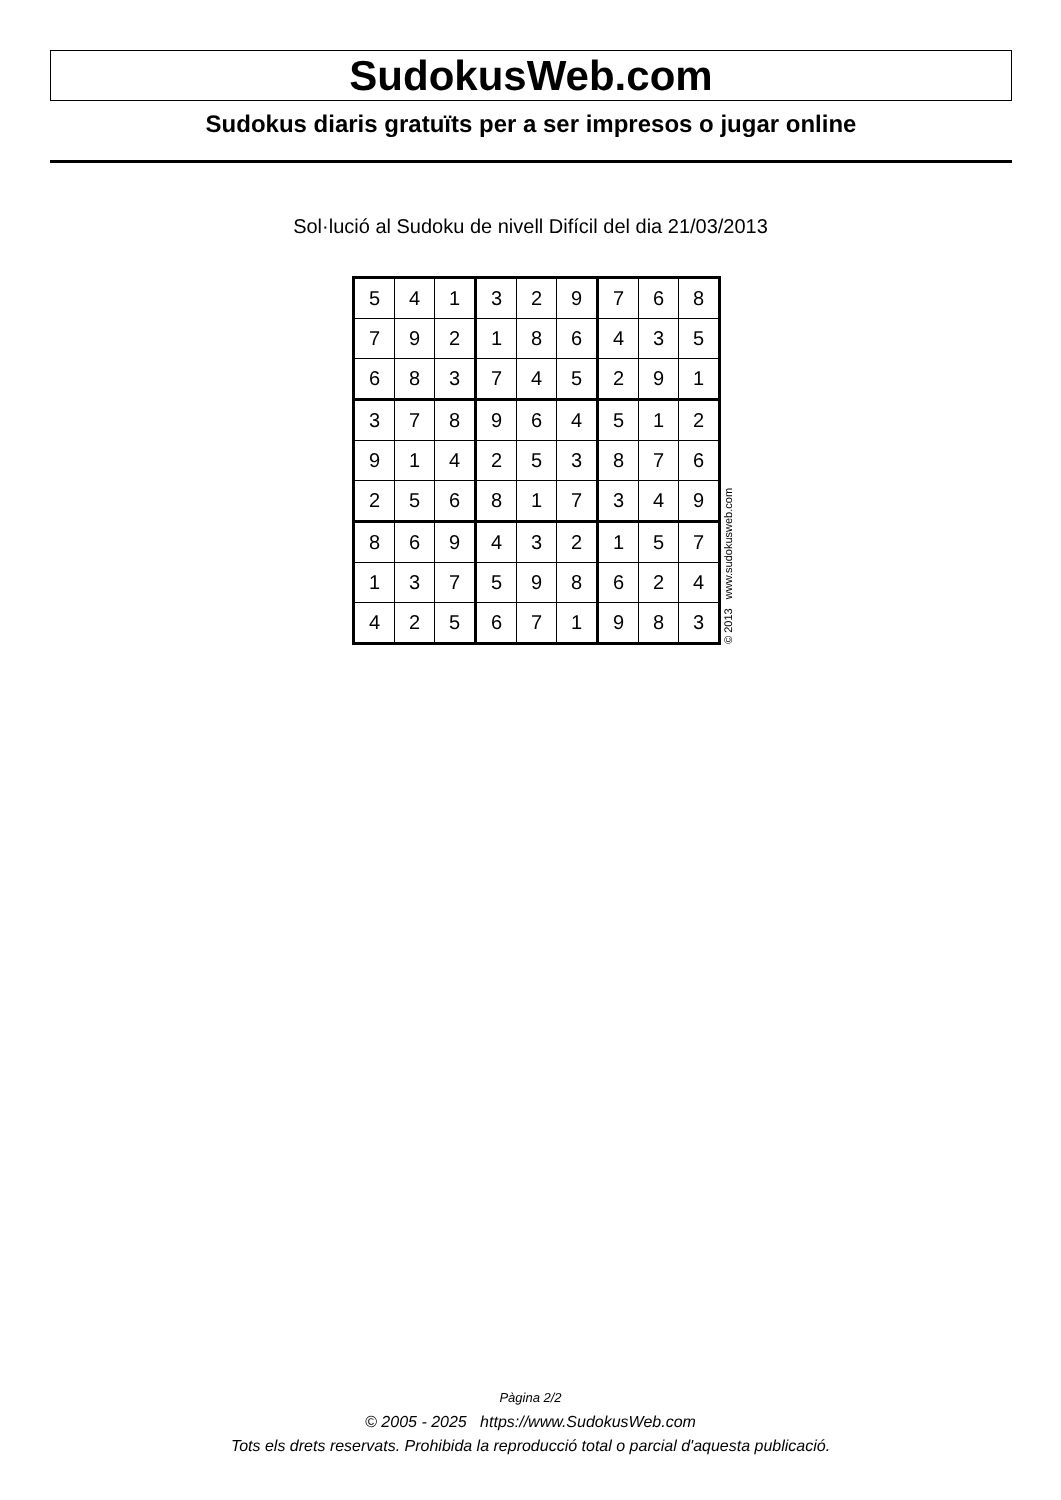SudokusWeb.com
Sudokus diaris gratuïts per a ser impresos o jugar online
Sol·lució al Sudoku de nivell Difícil del dia 21/03/2013
| 5 | 4 | 1 | 3 | 2 | 9 | 7 | 6 | 8 |
| 7 | 9 | 2 | 1 | 8 | 6 | 4 | 3 | 5 |
| 6 | 8 | 3 | 7 | 4 | 5 | 2 | 9 | 1 |
| 3 | 7 | 8 | 9 | 6 | 4 | 5 | 1 | 2 |
| 9 | 1 | 4 | 2 | 5 | 3 | 8 | 7 | 6 |
| 2 | 5 | 6 | 8 | 1 | 7 | 3 | 4 | 9 |
| 8 | 6 | 9 | 4 | 3 | 2 | 1 | 5 | 7 |
| 1 | 3 | 7 | 5 | 9 | 8 | 6 | 2 | 4 |
| 4 | 2 | 5 | 6 | 7 | 1 | 9 | 8 | 3 |
© 2013 www.sudokusweb.com
Pàgina 2/2
© 2005 - 2025 https://www.SudokusWeb.com
Tots els drets reservats. Prohibida la reproducció total o parcial d'aquesta publicació.